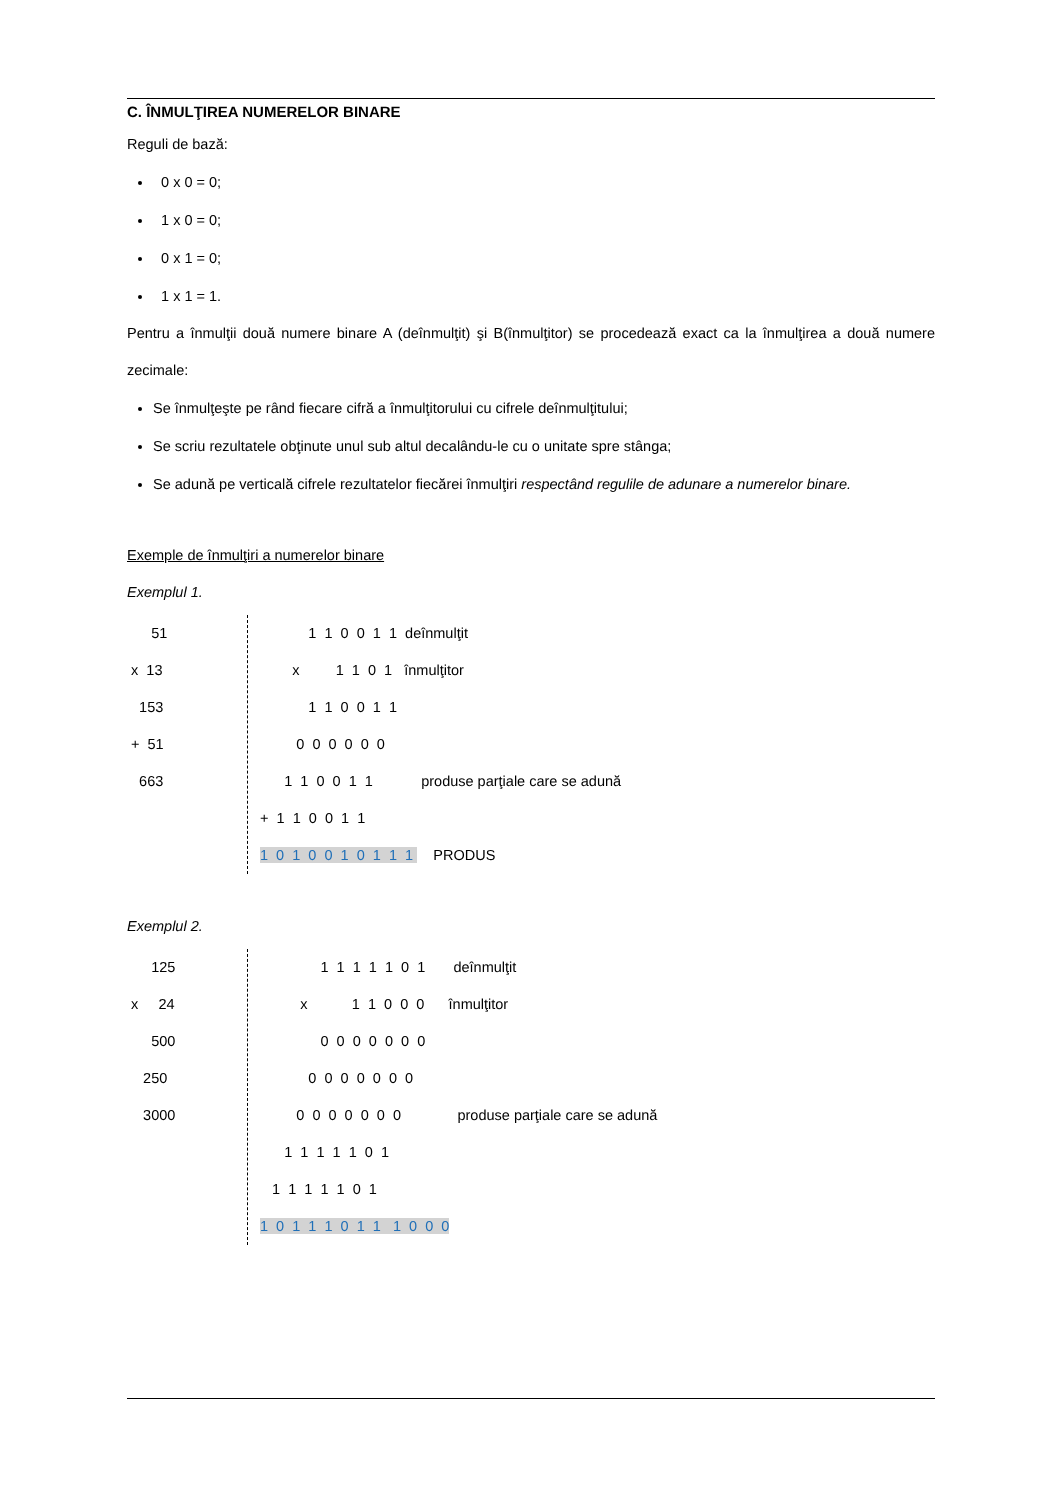C. ÎNMULŢIREA NUMERELOR BINARE
Reguli de bază:
0 x 0 = 0;
1 x 0 = 0;
0 x 1 = 0;
1 x 1 = 1.
Pentru a înmulţii două numere binare A (deînmulţit) şi B(înmulţitor) se procedează exact ca la înmulţirea a două numere zecimale:
Se înmulţeşte pe rând fiecare cifră a înmulţitorului cu cifrele deînmulţitului;
Se scriu rezultatele obţinute unul sub altul decalându-le cu o unitate spre stânga;
Se adună pe verticală cifrele rezultatelor fiecărei înmulţiri respectând regulile de adunare a numerelor binare.
Exemple de înmulţiri a numerelor binare
Exemplul 1.
51 x 13 153 + 51 663
1 1 0 0 1 1 deînmulţit x 1 1 0 1 înmulţitor 1 1 0 0 1 1 0 0 0 0 0 0 1 1 0 0 1 1 produse parţiale care se adună + 1 1 0 0 1 1 1 0 1 0 0 1 0 1 1 1 PRODUS
Exemplul 2.
125 x 24 500 250 3000
1 1 1 1 1 0 1 deînmulţit x 1 1 0 0 0 înmulţitor 0 0 0 0 0 0 0 0 0 0 0 0 0 0 0 0 0 0 0 0 0 produse parţiale care se adună 1 1 1 1 1 0 1 1 1 1 1 1 0 1 1 0 1 1 1 0 1 1 1 0 0 0